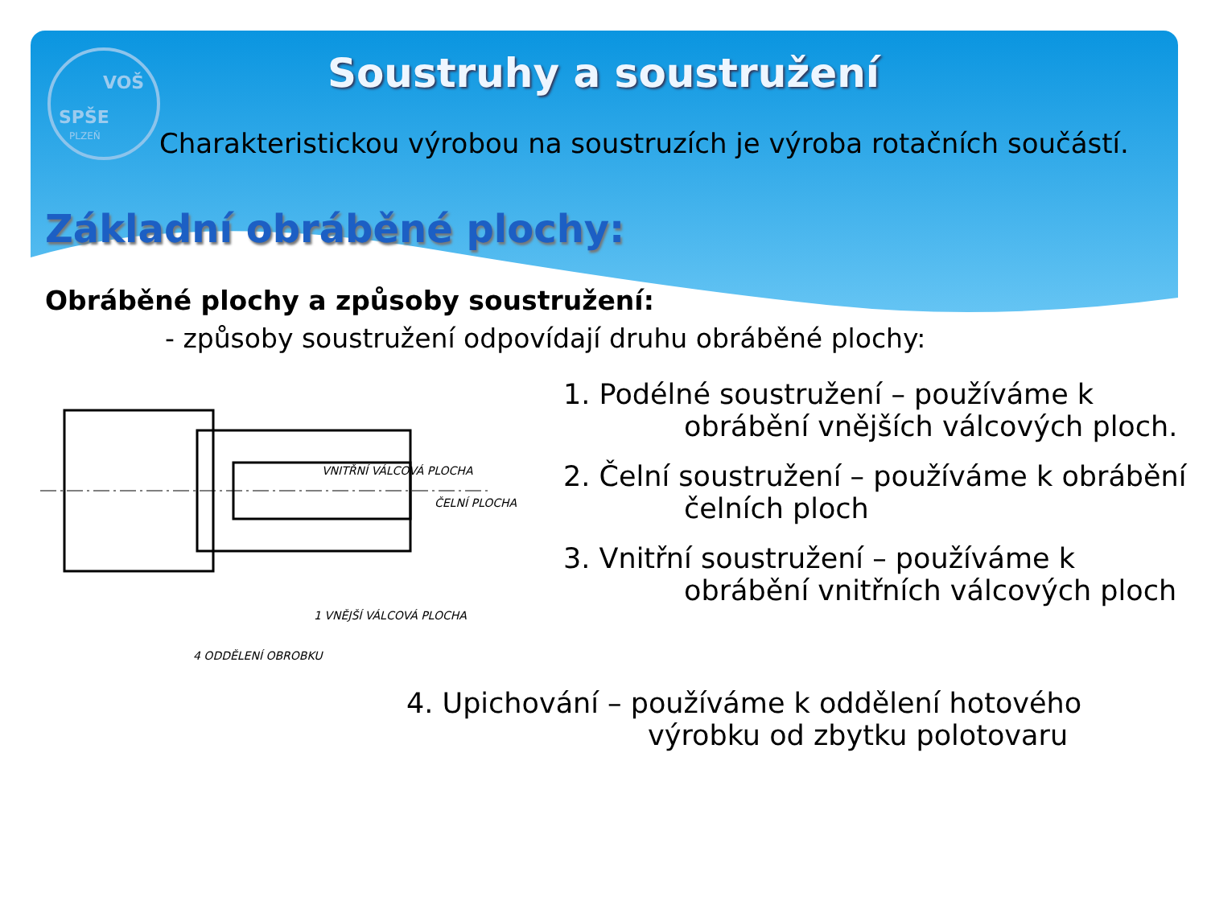VOŠ
SPŠE
PLZEŇ
Soustruhy a soustružení
Charakteristickou výrobou na soustruzích je výroba rotačních součástí.
Základní obráběné plochy:
Obráběné plochy a způsoby soustružení:
- způsoby soustružení odpovídají druhu obráběné plochy:
VNITŘNÍ VÁLCOVÁ PLOCHA
ČELNÍ PLOCHA
1 VNĚJŠÍ VÁLCOVÁ PLOCHA
4 ODDĚLENÍ OBROBKU
1. Podélné soustružení – používáme k
obrábění vnějších válcových ploch.
2. Čelní soustružení – používáme k obrábění
čelních ploch
3. Vnitřní soustružení – používáme k
obrábění vnitřních válcových ploch
4. Upichování – používáme k oddělení hotového
výrobku od zbytku polotovaru